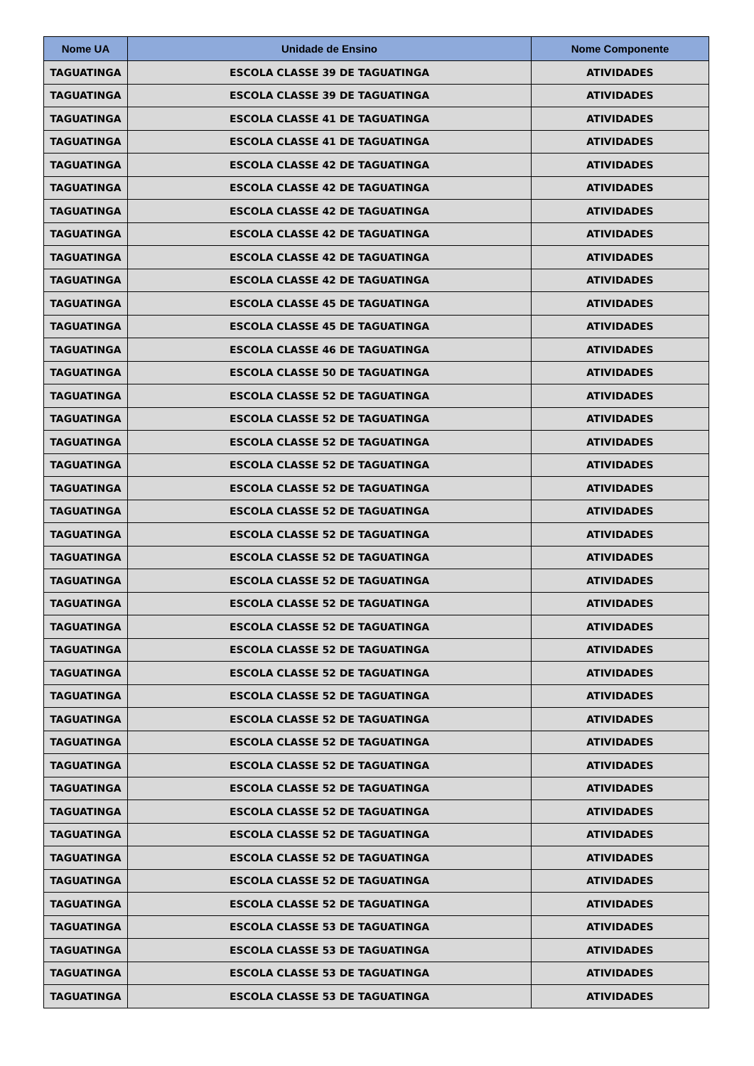| Nome UA | Unidade de Ensino | Nome Componente |
| --- | --- | --- |
| TAGUATINGA | ESCOLA CLASSE 39 DE TAGUATINGA | ATIVIDADES |
| TAGUATINGA | ESCOLA CLASSE 39 DE TAGUATINGA | ATIVIDADES |
| TAGUATINGA | ESCOLA CLASSE 41 DE TAGUATINGA | ATIVIDADES |
| TAGUATINGA | ESCOLA CLASSE 41 DE TAGUATINGA | ATIVIDADES |
| TAGUATINGA | ESCOLA CLASSE 42 DE TAGUATINGA | ATIVIDADES |
| TAGUATINGA | ESCOLA CLASSE 42 DE TAGUATINGA | ATIVIDADES |
| TAGUATINGA | ESCOLA CLASSE 42 DE TAGUATINGA | ATIVIDADES |
| TAGUATINGA | ESCOLA CLASSE 42 DE TAGUATINGA | ATIVIDADES |
| TAGUATINGA | ESCOLA CLASSE 42 DE TAGUATINGA | ATIVIDADES |
| TAGUATINGA | ESCOLA CLASSE 42 DE TAGUATINGA | ATIVIDADES |
| TAGUATINGA | ESCOLA CLASSE 45 DE TAGUATINGA | ATIVIDADES |
| TAGUATINGA | ESCOLA CLASSE 45 DE TAGUATINGA | ATIVIDADES |
| TAGUATINGA | ESCOLA CLASSE 46 DE TAGUATINGA | ATIVIDADES |
| TAGUATINGA | ESCOLA CLASSE 50 DE TAGUATINGA | ATIVIDADES |
| TAGUATINGA | ESCOLA CLASSE 52 DE TAGUATINGA | ATIVIDADES |
| TAGUATINGA | ESCOLA CLASSE 52 DE TAGUATINGA | ATIVIDADES |
| TAGUATINGA | ESCOLA CLASSE 52 DE TAGUATINGA | ATIVIDADES |
| TAGUATINGA | ESCOLA CLASSE 52 DE TAGUATINGA | ATIVIDADES |
| TAGUATINGA | ESCOLA CLASSE 52 DE TAGUATINGA | ATIVIDADES |
| TAGUATINGA | ESCOLA CLASSE 52 DE TAGUATINGA | ATIVIDADES |
| TAGUATINGA | ESCOLA CLASSE 52 DE TAGUATINGA | ATIVIDADES |
| TAGUATINGA | ESCOLA CLASSE 52 DE TAGUATINGA | ATIVIDADES |
| TAGUATINGA | ESCOLA CLASSE 52 DE TAGUATINGA | ATIVIDADES |
| TAGUATINGA | ESCOLA CLASSE 52 DE TAGUATINGA | ATIVIDADES |
| TAGUATINGA | ESCOLA CLASSE 52 DE TAGUATINGA | ATIVIDADES |
| TAGUATINGA | ESCOLA CLASSE 52 DE TAGUATINGA | ATIVIDADES |
| TAGUATINGA | ESCOLA CLASSE 52 DE TAGUATINGA | ATIVIDADES |
| TAGUATINGA | ESCOLA CLASSE 52 DE TAGUATINGA | ATIVIDADES |
| TAGUATINGA | ESCOLA CLASSE 52 DE TAGUATINGA | ATIVIDADES |
| TAGUATINGA | ESCOLA CLASSE 52 DE TAGUATINGA | ATIVIDADES |
| TAGUATINGA | ESCOLA CLASSE 52 DE TAGUATINGA | ATIVIDADES |
| TAGUATINGA | ESCOLA CLASSE 52 DE TAGUATINGA | ATIVIDADES |
| TAGUATINGA | ESCOLA CLASSE 52 DE TAGUATINGA | ATIVIDADES |
| TAGUATINGA | ESCOLA CLASSE 52 DE TAGUATINGA | ATIVIDADES |
| TAGUATINGA | ESCOLA CLASSE 52 DE TAGUATINGA | ATIVIDADES |
| TAGUATINGA | ESCOLA CLASSE 52 DE TAGUATINGA | ATIVIDADES |
| TAGUATINGA | ESCOLA CLASSE 52 DE TAGUATINGA | ATIVIDADES |
| TAGUATINGA | ESCOLA CLASSE 53 DE TAGUATINGA | ATIVIDADES |
| TAGUATINGA | ESCOLA CLASSE 53 DE TAGUATINGA | ATIVIDADES |
| TAGUATINGA | ESCOLA CLASSE 53 DE TAGUATINGA | ATIVIDADES |
| TAGUATINGA | ESCOLA CLASSE 53 DE TAGUATINGA | ATIVIDADES |